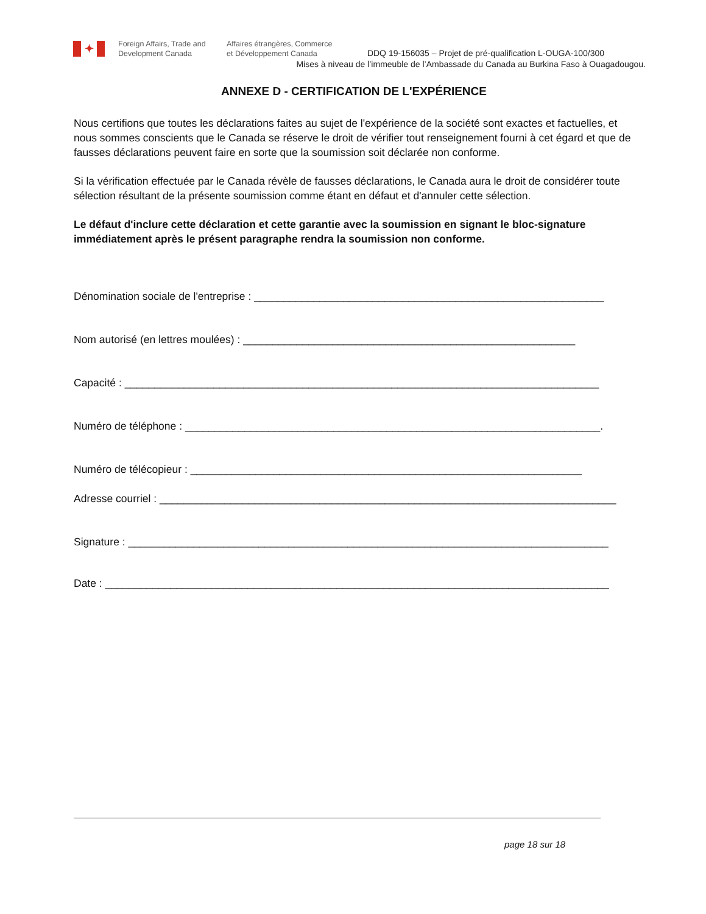✦
Foreign Affairs, Trade and Development Canada
Affaires étrangères, Commerce
et Développement Canada
DDQ 19-156035 – Projet de pré-qualification L-OUGA-100/300
Mises à niveau de l’immeuble de l’Ambassade du Canada au Burkina Faso à Ouagadougou.
ANNEXE D - CERTIFICATION DE L'EXPÉRIENCE
Nous certifions que toutes les déclarations faites au sujet de l'expérience de la société sont exactes et factuelles, et nous sommes conscients que le Canada se réserve le droit de vérifier tout renseignement fourni à cet égard et que de fausses déclarations peuvent faire en sorte que la soumission soit déclarée non conforme.
Si la vérification effectuée par le Canada révèle de fausses déclarations, le Canada aura le droit de considérer toute sélection résultant de la présente soumission comme étant en défaut et d'annuler cette sélection.
Le défaut d'inclure cette déclaration et cette garantie avec la soumission en signant le bloc-signature immédiatement après le présent paragraphe rendra la soumission non conforme.
Dénomination sociale de l'entreprise : ___________________________________________________________
Nom autorisé (en lettres moulées) : ________________________________________________________
Capacité : ________________________________________________________________________________
Numéro de téléphone : ______________________________________________________________________.
Numéro de télécopieur : __________________________________________________________________
Adresse courriel : _____________________________________________________________________________
Signature : _________________________________________________________________________________
Date : _____________________________________________________________________________________
page 18 sur 18